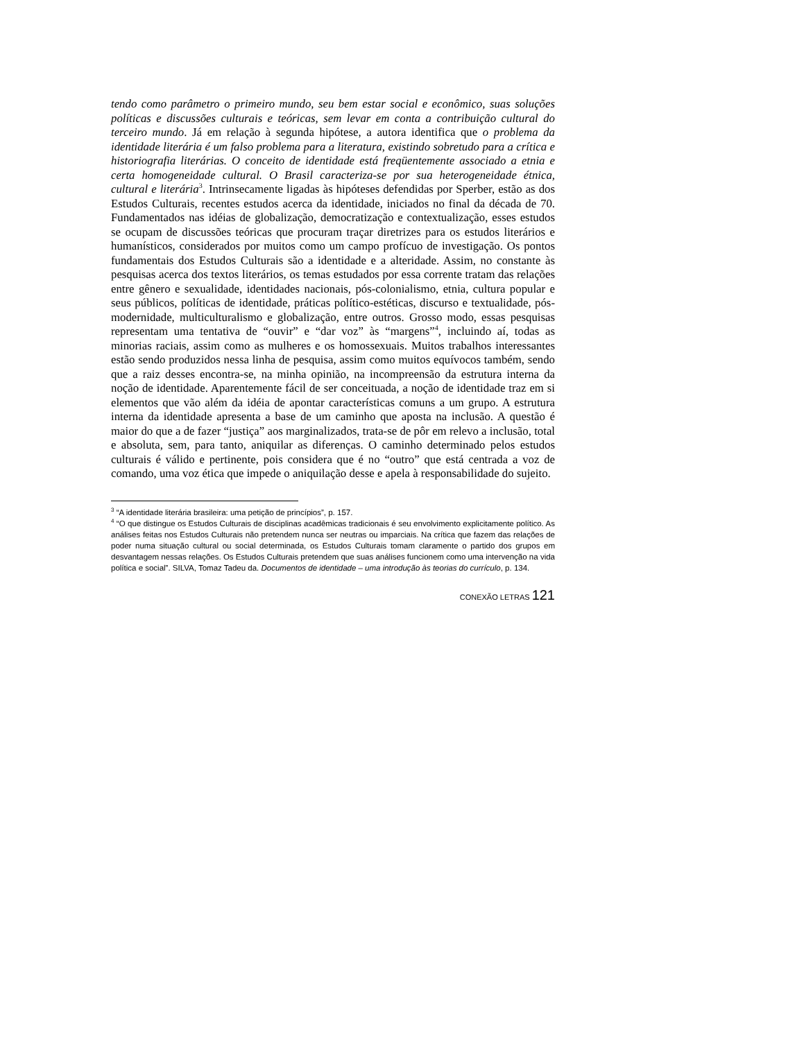tendo como parâmetro o primeiro mundo, seu bem estar social e econômico, suas soluções políticas e discussões culturais e teóricas, sem levar em conta a contribuição cultural do terceiro mundo. Já em relação à segunda hipótese, a autora identifica que o problema da identidade literária é um falso problema para a literatura, existindo sobretudo para a crítica e historiografia literárias. O conceito de identidade está freqüentemente associado a etnia e certa homogeneidade cultural. O Brasil caracteriza-se por sua heterogeneidade étnica, cultural e literária<sup>3</sup>. Intrinsecamente ligadas às hipóteses defendidas por Sperber, estão as dos Estudos Culturais, recentes estudos acerca da identidade, iniciados no final da década de 70. Fundamentados nas idéias de globalização, democratização e contextualização, esses estudos se ocupam de discussões teóricas que procuram traçar diretrizes para os estudos literários e humanísticos, considerados por muitos como um campo profícuo de investigação. Os pontos fundamentais dos Estudos Culturais são a identidade e a alteridade. Assim, no constante às pesquisas acerca dos textos literários, os temas estudados por essa corrente tratam das relações entre gênero e sexualidade, identidades nacionais, pós-colonialismo, etnia, cultura popular e seus públicos, políticas de identidade, práticas político-estéticas, discurso e textualidade, pós-modernidade, multiculturalismo e globalização, entre outros. Grosso modo, essas pesquisas representam uma tentativa de “ouvir” e “dar voz” às “margens”<sup>4</sup>, incluindo aí, todas as minorias raciais, assim como as mulheres e os homossexuais. Muitos trabalhos interessantes estão sendo produzidos nessa linha de pesquisa, assim como muitos equívocos também, sendo que a raiz desses encontra-se, na minha opinião, na incompreensão da estrutura interna da noção de identidade. Aparentemente fácil de ser conceituada, a noção de identidade traz em si elementos que vão além da idéia de apontar características comuns a um grupo. A estrutura interna da identidade apresenta a base de um caminho que aposta na inclusão. A questão é maior do que a de fazer “justiça” aos marginalizados, trata-se de pôr em relevo a inclusão, total e absoluta, sem, para tanto, aniquilar as diferenças. O caminho determinado pelos estudos culturais é válido e pertinente, pois considera que é no “outro” que está centrada a voz de comando, uma voz ética que impede o aniquilação desse e apela à responsabilidade do sujeito.
<sup>3</sup> “A identidade literária brasileira: uma petição de princípios”, p. 157.
<sup>4</sup> “O que distingue os Estudos Culturais de disciplinas acadêmicas tradicionais é seu envolvimento explicitamente político. As análises feitas nos Estudos Culturais não pretendem nunca ser neutras ou imparciais. Na crítica que fazem das relações de poder numa situação cultural ou social determinada, os Estudos Culturais tomam claramente o partido dos grupos em desvantagem nessas relações. Os Estudos Culturais pretendem que suas análises funcionem como uma intervenção na vida política e social”. SILVA, Tomaz Tadeu da. Documentos de identidade – uma introdução às teorias do currículo, p. 134.
CONEXÃO LETRAS 121